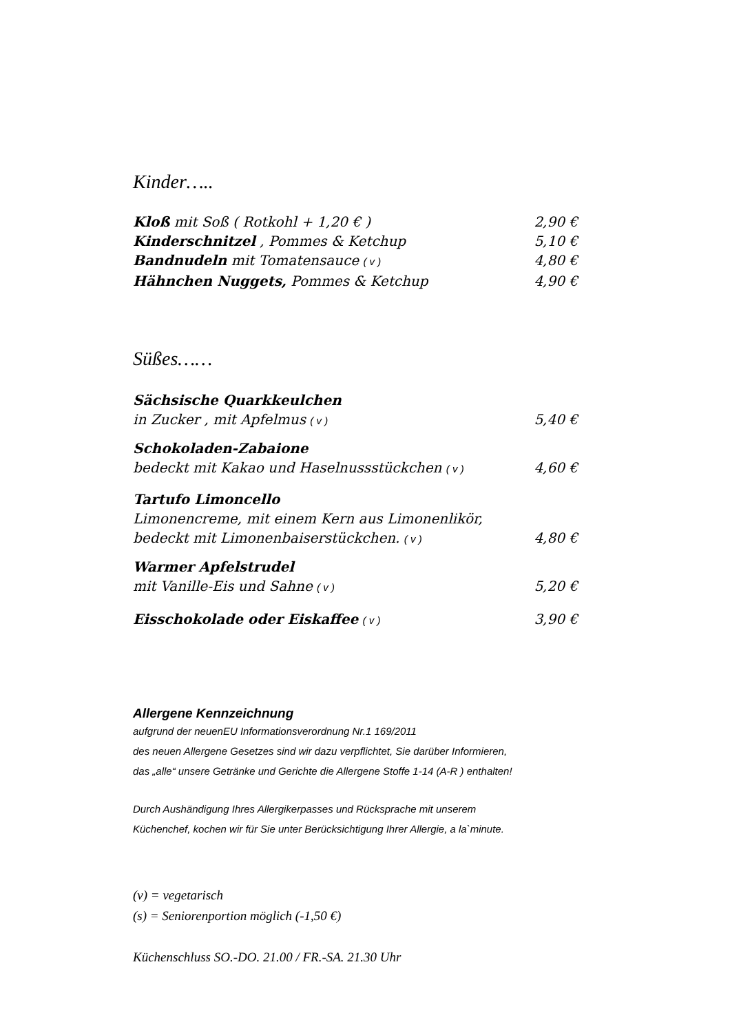Kinder…..
Kloß mit Soß ( Rotkohl + 1,20 € ) 2,90 €
Kinderschnitzel , Pommes & Ketchup 5,10 €
Bandnudeln mit Tomatensauce ( v ) 4,80 €
Hähnchen Nuggets, Pommes & Ketchup 4,90 €
Süßes……
Sächsische Quarkkeulchen
in Zucker , mit Apfelmus ( v ) 5,40 €
Schokoladen-Zabaione
bedeckt mit Kakao und Haselnussstückchen ( v ) 4,60 €
Tartufo Limoncello
Limonencreme, mit einem Kern aus Limonenlikör,
bedeckt mit Limonenbaiserstückchen. ( v ) 4,80 €
Warmer Apfelstrudel
mit Vanille-Eis und Sahne ( v ) 5,20 €
Eisschokolade oder Eiskaffee ( v ) 3,90 €
Allergene Kennzeichnung
aufgrund der neuenEU Informationsverordnung Nr.1 169/2011
des neuen Allergene Gesetzes sind wir dazu verpflichtet, Sie darüber Informieren,
das „alle“ unsere Getränke und Gerichte die Allergene Stoffe 1-14 (A-R ) enthalten!
Durch Aushändigung Ihres Allergikerpasses und Rücksprache mit unserem
Küchenchef, kochen wir für Sie unter Berücksichtigung Ihrer Allergie, a la`minute.
(v) = vegetarisch
(s) = Seniorenportion möglich (-1,50 €)
Küchenschluss SO.-DO. 21.00 / FR.-SA. 21.30 Uhr